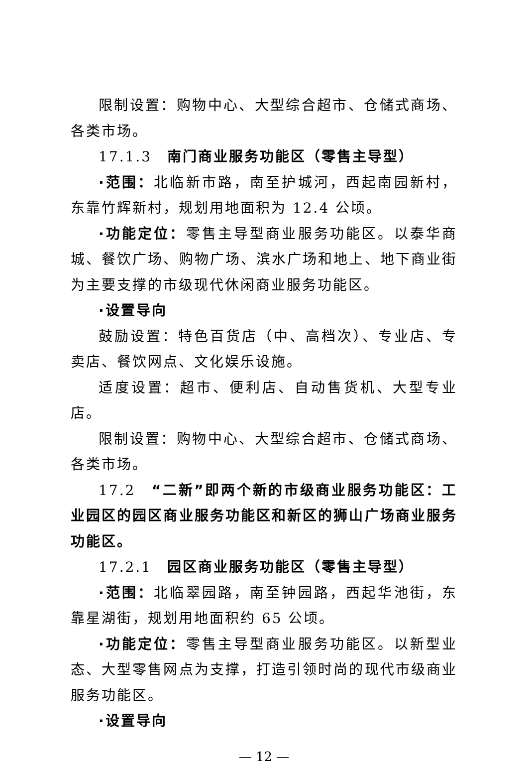限制设置：购物中心、大型综合超市、仓储式商场、各类市场。
17.1.3　南门商业服务功能区（零售主导型）
·范围：北临新市路，南至护城河，西起南园新村，东靠竹辉新村，规划用地面积为 12.4 公顷。
·功能定位：零售主导型商业服务功能区。以泰华商城、餐饮广场、购物广场、滨水广场和地上、地下商业街为主要支撑的市级现代休闲商业服务功能区。
·设置导向
鼓励设置：特色百货店（中、高档次）、专业店、专卖店、餐饮网点、文化娱乐设施。
适度设置：超市、便利店、自动售货机、大型专业店。
限制设置：购物中心、大型综合超市、仓储式商场、各类市场。
17.2　“二新”即两个新的市级商业服务功能区：工业园区的园区商业服务功能区和新区的狮山广场商业服务功能区。
17.2.1　园区商业服务功能区（零售主导型）
·范围：北临翠园路，南至钟园路，西起华池街，东靠星湖街，规划用地面积约 65 公顷。
·功能定位：零售主导型商业服务功能区。以新型业态、大型零售网点为支撑，打造引领时尚的现代市级商业服务功能区。
·设置导向
— 12 —